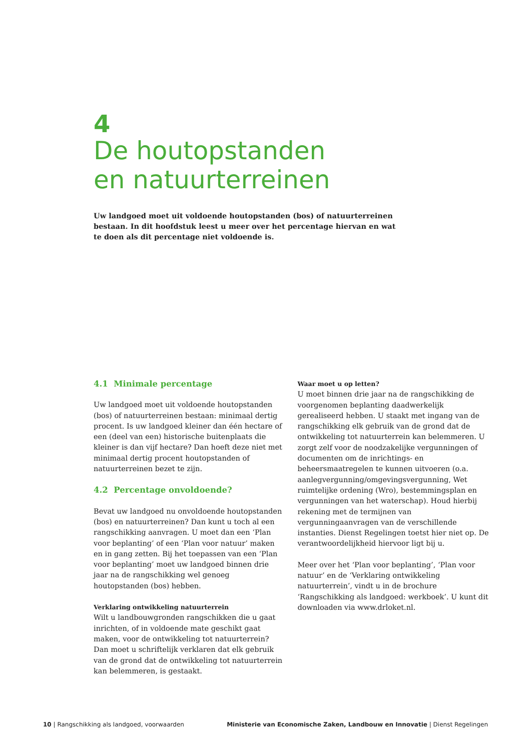4
De houtopstanden
en natuurterreinen
Uw landgoed moet uit voldoende houtopstanden (bos) of natuurterreinen bestaan. In dit hoofdstuk leest u meer over het percentage hiervan en wat te doen als dit percentage niet voldoende is.
4.1 Minimale percentage
Uw landgoed moet uit voldoende houtopstanden (bos) of natuurterreinen bestaan: minimaal dertig procent. Is uw landgoed kleiner dan één hectare of een (deel van een) historische buitenplaats die kleiner is dan vijf hectare? Dan hoeft deze niet met minimaal dertig procent houtopstanden of natuurterreinen bezet te zijn.
4.2 Percentage onvoldoende?
Bevat uw landgoed nu onvoldoende houtopstanden (bos) en natuurterreinen? Dan kunt u toch al een rangschikking aanvragen. U moet dan een ‘Plan voor beplanting’ of een ‘Plan voor natuur’ maken en in gang zetten. Bij het toepassen van een ‘Plan voor beplanting’ moet uw landgoed binnen drie jaar na de rangschikking wel genoeg houtopstanden (bos) hebben.
Verklaring ontwikkeling natuurterrein
Wilt u landbouwgronden rangschikken die u gaat inrichten, of in voldoende mate geschikt gaat maken, voor de ontwikkeling tot natuurterrein? Dan moet u schriftelijk verklaren dat elk gebruik van de grond dat de ontwikkeling tot natuurterrein kan belemmeren, is gestaakt.
Waar moet u op letten?
U moet binnen drie jaar na de rangschikking de voorgenomen beplanting daadwerkelijk gerealiseerd hebben. U staakt met ingang van de rangschikking elk gebruik van de grond dat de ontwikkeling tot natuurterrein kan belemmeren. U zorgt zelf voor de noodzakelijke vergunningen of documenten om de inrichtings- en beheersmaatregelen te kunnen uitvoeren (o.a. aanlegvergunning/omgevingsvergunning, Wet ruimtelijke ordening (Wro), bestemmingsplan en vergunningen van het waterschap). Houd hierbij rekening met de termijnen van vergunningaanvragen van de verschillende instanties. Dienst Regelingen toetst hier niet op. De verantwoordelijkheid hiervoor ligt bij u.
Meer over het ‘Plan voor beplanting’, ‘Plan voor natuur’ en de ‘Verklaring ontwikkeling natuurterrein’, vindt u in de brochure ‘Rangschikking als landgoed: werkboek’. U kunt dit downloaden via www.drloket.nl.
10 | Rangschikking als landgoed, voorwaarden Ministerie van Economische Zaken, Landbouw en Innovatie | Dienst Regelingen